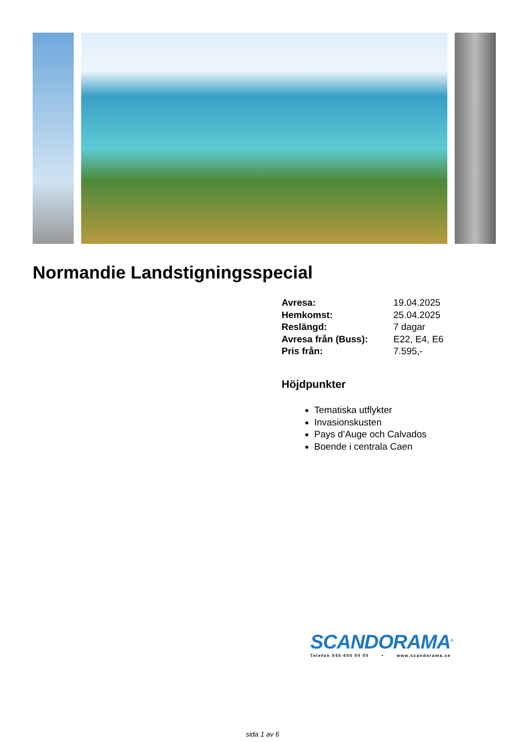Normandie Landstigningsspecial
Avresa: 19.04.2025
Hemkomst: 25.04.2025
Reslängd: 7 dagar
Avresa från (Buss): E22, E4, E6
Pris från: 7.595,-
Höjdpunkter
Tematiska utflykter
Invasionskusten
Pays d’Auge och Calvados
Boende i centrala Caen
SCANDORAMA<sup>®</sup>
Telefon 040-600 00 00 • www.scandorama.se
sida 1 av 6